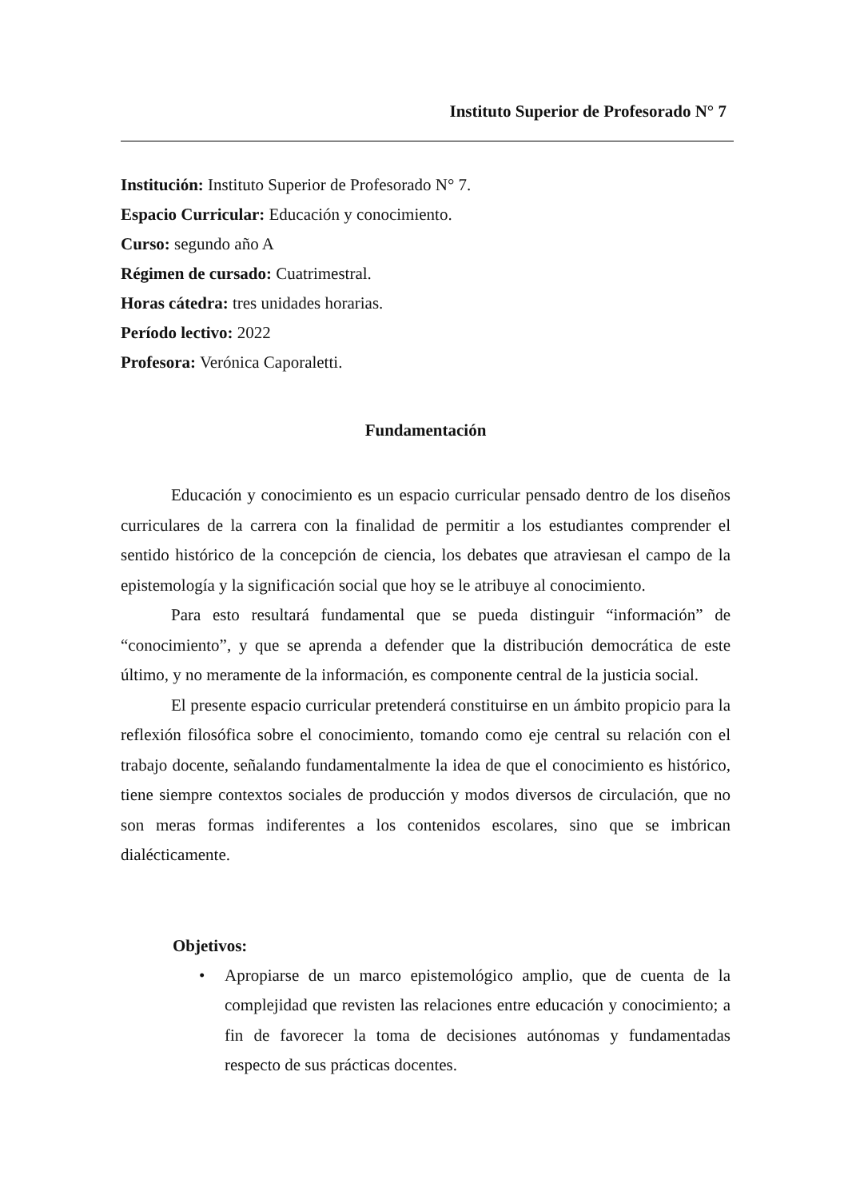Instituto Superior de Profesorado N° 7
Institución: Instituto Superior de Profesorado N° 7.
Espacio Curricular: Educación y conocimiento.
Curso: segundo año A
Régimen de cursado: Cuatrimestral.
Horas cátedra: tres unidades horarias.
Período lectivo: 2022
Profesora: Verónica Caporaletti.
Fundamentación
Educación y conocimiento es un espacio curricular pensado dentro de los diseños curriculares de la carrera con la finalidad de permitir a los estudiantes comprender el sentido histórico de la concepción de ciencia, los debates que atraviesan el campo de la epistemología y la significación social que hoy se le atribuye al conocimiento.
Para esto resultará fundamental que se pueda distinguir “información” de “conocimiento”, y que se aprenda a defender que la distribución democrática de este último, y no meramente de la información, es componente central de la justicia social.
El presente espacio curricular pretenderá constituirse en un ámbito propicio para la reflexión filosófica sobre el conocimiento, tomando como eje central su relación con el trabajo docente, señalando fundamentalmente la idea de que el conocimiento es histórico, tiene siempre contextos sociales de producción y modos diversos de circulación, que no son meras formas indiferentes a los contenidos escolares, sino que se imbrican dialécticamente.
Objetivos:
• Apropiarse de un marco epistemológico amplio, que de cuenta de la complejidad que revisten las relaciones entre educación y conocimiento; a fin de favorecer la toma de decisiones autónomas y fundamentadas respecto de sus prácticas docentes.